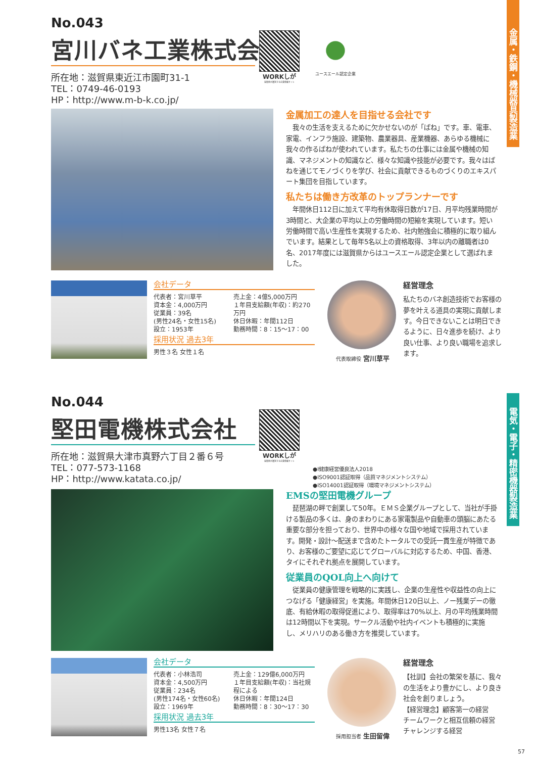No.043
宮川バネ工業株式会社
所在地：滋賀県東近江市園町31-1
TEL：0749-46-0193
HP：http://www.m-b-k.co.jp/
WORKしが
滋賀県が運営する企業情報サイト
ユースエール認定企業
金属加工の達人を目指せる会社です
我々の生活を支えるために欠かせないのが「ばね」です。車、電車、家電、インフラ施設、建築物、農業器具、産業機器、あらゆる機械に我々の作るばねが使われています。私たちの仕事には金属や機械の知識、マネジメントの知識など、様々な知識や技能が必要です。我々はばねを通じてモノづくりを学び、社会に貢献できるものづくりのエキスパート集団を目指しています。
私たちは働き方改革のトップランナーです
年間休日112日に加えて平均有休取得日数が17日、月平均残業時間が3時間と、大企業の平均以上の労働時間の短縮を実現しています。短い労働時間で高い生産性を実現するため、社内勉強会に積極的に取り組んでいます。結果として毎年5名以上の資格取得、3年以内の離職者は0名、2017年度には滋賀県からはユースエール認定企業として選ばれました。
会社データ
代表者：宮川草平
資本金：4,000万円
従業員：39名
(男性24名・女性15名)
設立：1953年
売上金：4億5,000万円
１年目支給額(年収)：約270万円
休日休暇：年間112日
勤務時間：8：15〜17：00
採用状況 過去3年
男性３名 女性１名
代表取締役 宮川草平
経営理念
私たちのバネ創造技術でお客様の夢を叶える道具の実現に貢献します。今日できないことは明日できるように、日々進歩を続け、より良い仕事、より良い職場を追求します。
No.044
堅田電機株式会社
所在地：滋賀県大津市真野六丁目２番６号
TEL：077-573-1168
HP：http://www.katata.co.jp/
WORKしが
滋賀県が運営する企業情報サイト
●I健康経営優良法人2018
●ISO9001認証取得（品質マネジメントシステム）
●ISO14001認証取得（環境マネジメントシステム）
EMSの堅田電機グループ
琵琶湖の畔で創業して50年。ＥＭＳ企業グループとして、当社が手掛ける製品の多くは、身のまわりにある家電製品や自動車の頭脳にあたる重要な部分を担っており、世界中の様々な国や地域で採用されています。開発・設計〜配送まで含めたトータルでの受託一貫生産が特徴であり、お客様のご要望に応じてグローバルに対応するため、中国、香港、タイにそれぞれ拠点を展開しています。
従業員のQOL向上へ向けて
従業員の健康管理を戦略的に実践し、企業の生産性や収益性の向上につなげる「健康経営」を実施。年間休日120日以上、ノー残業デーの徹底、有給休暇の取得促進により、取得率は70%以上、月の平均残業時間は12時間以下を実現。サークル活動や社内イベントも積極的に実施し、メリハリのある働き方を推奨しています。
会社データ
代表者：小林浩司
資本金：4,500万円
従業員：234名
(男性174名・女性60名)
設立：1969年
売上金：129億6,000万円
１年目支給額(年収)：当社規程による
休日休暇：年間124日
勤務時間：8：30〜17：30
採用状況 過去3年
男性13名 女性７名
採用担当者 生田留偉
経営理念
【社訓】会社の繁栄を基に、我々の生活をより豊かにし、より良き社会を創りましょう。
【経営理念】顧客第一の経営
チームワークと相互信頼の経営
チャレンジする経営
金属・鉄鋼・機械器具製造業
電気・電子・精密機器製造業
57